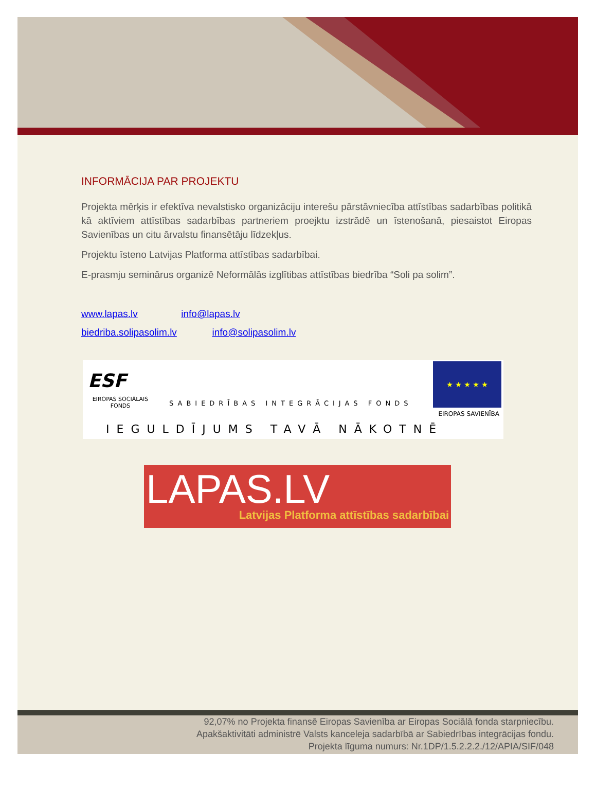INFORMĀCIJA PAR PROJEKTU
Projekta mērķis ir efektīva nevalstisko organizāciju interešu pārstāvniecība attīstības sadarbības politikā kā aktīviem attīstības sadarbības partneriem proejktu izstrādē un īstenošanā, piesaistot Eiropas Savienības un citu ārvalstu finansētāju līdzekļus.
Projektu īsteno Latvijas Platforma attīstības sadarbībai.
E-prasmju seminārus organizē Neformālās izglītibas attīstības biedrība “Soli pa solim”.
www.lapas.lv info@lapas.lv
biedriba.solipasolim.lv info@solipasolim.lv
ESF
EIROPAS SOCIĀLAIS FONDS
SABIEDRĪBAS INTEGRĀCIJAS FONDS
★ ★ ★ ★ ★
EIROPAS SAVIENĪBA
IEGULDĪJUMS TAVĀ NĀKOTNĒ
LAPAS.LV
Latvijas Platforma attīstības sadarbībai
92,07% no Projekta finansē Eiropas Savienība ar Eiropas Sociālā fonda starpniecību.
Apakšaktivitāti administrē Valsts kanceleja sadarbībā ar Sabiedrības integrācijas fondu.
Projekta līguma numurs: Nr.1DP/1.5.2.2.2./12/APIA/SIF/048